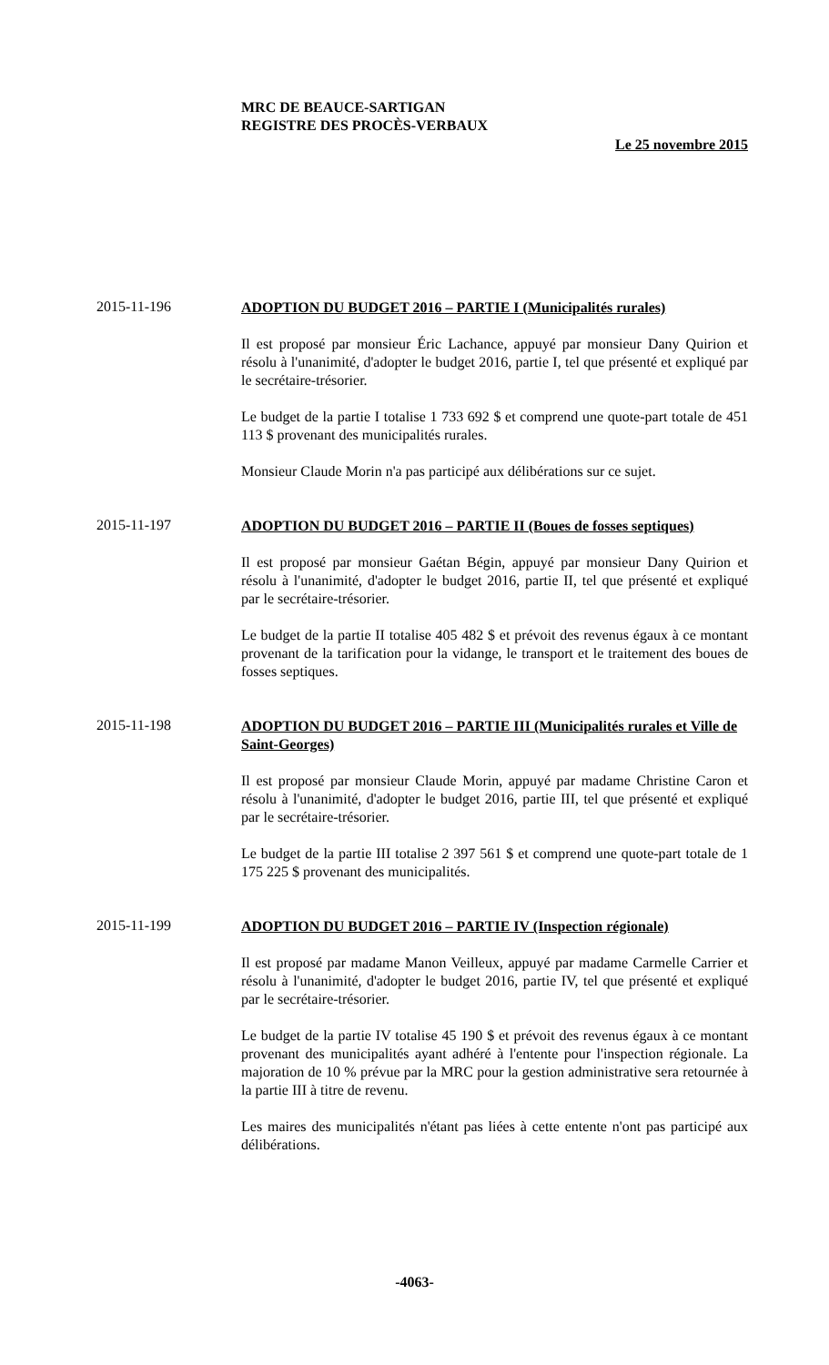MRC DE BEAUCE-SARTIGAN
REGISTRE DES PROCÈS-VERBAUX
Le 25 novembre 2015
2015-11-196
ADOPTION DU BUDGET 2016 – PARTIE I (Municipalités rurales)
Il est proposé par monsieur Éric Lachance, appuyé par monsieur Dany Quirion et résolu à l'unanimité, d'adopter le budget 2016, partie I, tel que présenté et expliqué par le secrétaire-trésorier.
Le budget de la partie I totalise 1 733 692 $ et comprend une quote-part totale de 451 113 $ provenant des municipalités rurales.
Monsieur Claude Morin n'a pas participé aux délibérations sur ce sujet.
2015-11-197
ADOPTION DU BUDGET 2016 – PARTIE II (Boues de fosses septiques)
Il est proposé par monsieur Gaétan Bégin, appuyé par monsieur Dany Quirion et résolu à l'unanimité, d'adopter le budget 2016, partie II, tel que présenté et expliqué par le secrétaire-trésorier.
Le budget de la partie II totalise 405 482 $ et prévoit des revenus égaux à ce montant provenant de la tarification pour la vidange, le transport et le traitement des boues de fosses septiques.
2015-11-198
ADOPTION DU BUDGET 2016 – PARTIE III (Municipalités rurales et Ville de Saint-Georges)
Il est proposé par monsieur Claude Morin, appuyé par madame Christine Caron et résolu à l'unanimité, d'adopter le budget 2016, partie III, tel que présenté et expliqué par le secrétaire-trésorier.
Le budget de la partie III totalise 2 397 561 $ et comprend une quote-part totale de 1 175 225 $ provenant des municipalités.
2015-11-199
ADOPTION DU BUDGET 2016 – PARTIE IV (Inspection régionale)
Il est proposé par madame Manon Veilleux, appuyé par madame Carmelle Carrier et résolu à l'unanimité, d'adopter le budget 2016, partie IV, tel que présenté et expliqué par le secrétaire-trésorier.
Le budget de la partie IV totalise 45 190 $ et prévoit des revenus égaux à ce montant provenant des municipalités ayant adhéré à l'entente pour l'inspection régionale. La majoration de 10 % prévue par la MRC pour la gestion administrative sera retournée à la partie III à titre de revenu.
Les maires des municipalités n'étant pas liées à cette entente n'ont pas participé aux délibérations.
-4063-